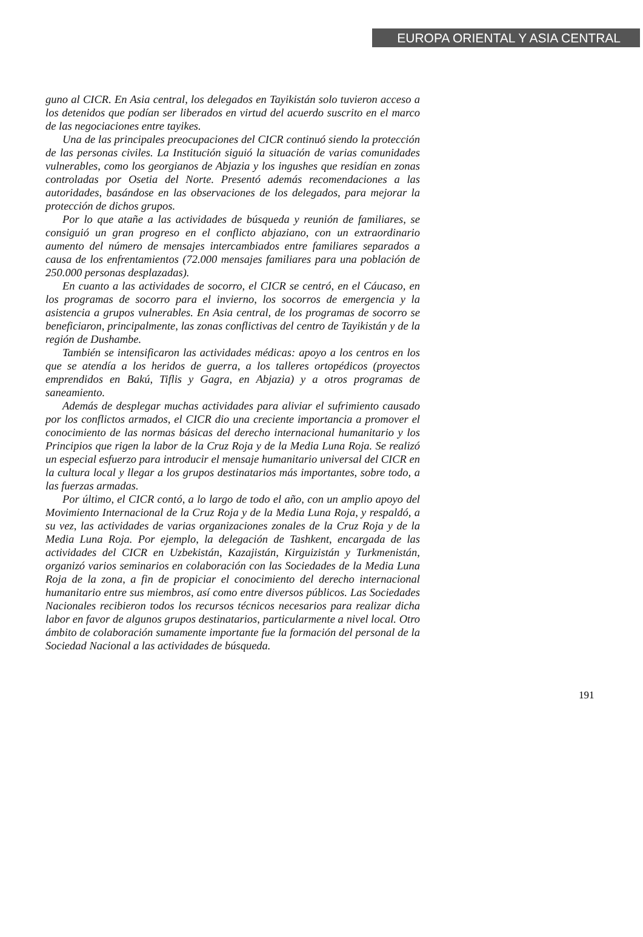EUROPA ORIENTAL Y ASIA CENTRAL
guno al CICR. En Asia central, los delegados en Tayikistán solo tuvieron acceso a los detenidos que podían ser liberados en virtud del acuerdo suscrito en el marco de las negociaciones entre tayikes.
Una de las principales preocupaciones del CICR continuó siendo la protección de las personas civiles. La Institución siguió la situación de varias comunidades vulnerables, como los georgianos de Abjazia y los ingushes que residían en zonas controladas por Osetia del Norte. Presentó además recomendaciones a las autoridades, basándose en las observaciones de los delegados, para mejorar la protección de dichos grupos.
Por lo que atañe a las actividades de búsqueda y reunión de familiares, se consiguió un gran progreso en el conflicto abjaziano, con un extraordinario aumento del número de mensajes intercambiados entre familiares separados a causa de los enfrentamientos (72.000 mensajes familiares para una población de 250.000 personas desplazadas).
En cuanto a las actividades de socorro, el CICR se centró, en el Cáucaso, en los programas de socorro para el invierno, los socorros de emergencia y la asistencia a grupos vulnerables. En Asia central, de los programas de socorro se beneficiaron, principalmente, las zonas conflictivas del centro de Tayikistán y de la región de Dushambe.
También se intensificaron las actividades médicas: apoyo a los centros en los que se atendía a los heridos de guerra, a los talleres ortopédicos (proyectos emprendidos en Bakú, Tiflis y Gagra, en Abjazia) y a otros programas de saneamiento.
Además de desplegar muchas actividades para aliviar el sufrimiento causado por los conflictos armados, el CICR dio una creciente importancia a promover el conocimiento de las normas básicas del derecho internacional humanitario y los Principios que rigen la labor de la Cruz Roja y de la Media Luna Roja. Se realizó un especial esfuerzo para introducir el mensaje humanitario universal del CICR en la cultura local y llegar a los grupos destinatarios más importantes, sobre todo, a las fuerzas armadas.
Por último, el CICR contó, a lo largo de todo el año, con un amplio apoyo del Movimiento Internacional de la Cruz Roja y de la Media Luna Roja, y respaldó, a su vez, las actividades de varias organizaciones zonales de la Cruz Roja y de la Media Luna Roja. Por ejemplo, la delegación de Tashkent, encargada de las actividades del CICR en Uzbekistán, Kazajistán, Kirguizistán y Turkmenistán, organizó varios seminarios en colaboración con las Sociedades de la Media Luna Roja de la zona, a fin de propiciar el conocimiento del derecho internacional humanitario entre sus miembros, así como entre diversos públicos. Las Sociedades Nacionales recibieron todos los recursos técnicos necesarios para realizar dicha labor en favor de algunos grupos destinatarios, particularmente a nivel local. Otro ámbito de colaboración sumamente importante fue la formación del personal de la Sociedad Nacional a las actividades de búsqueda.
191